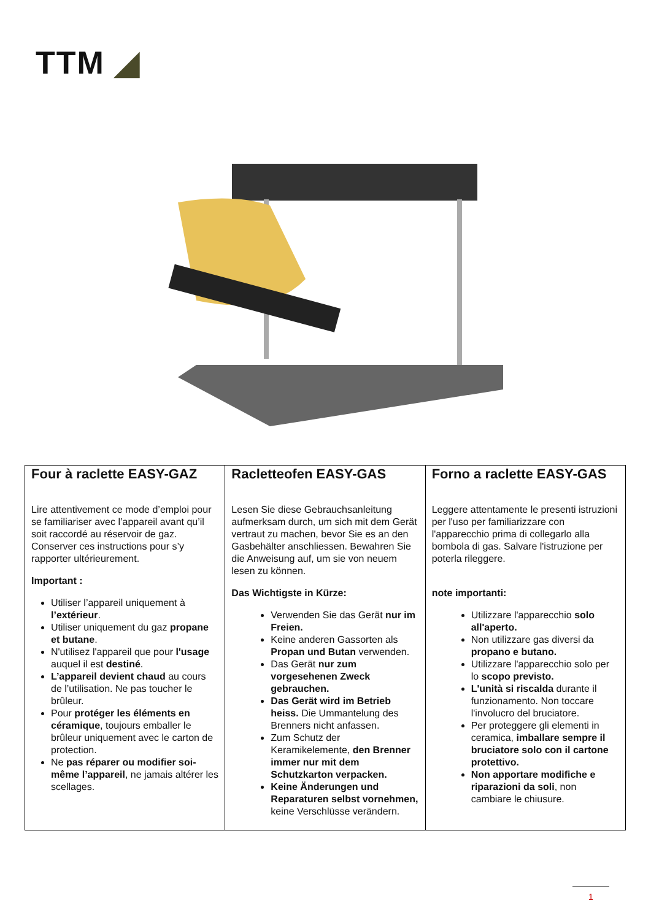TTM ◢
| Four à raclette EASY-GAZ Lire attentivement ce mode d’emploi pour se familiariser avec l’appareil avant qu’il soit raccordé au réservoir de gaz. Conserver ces instructions pour s’y rapporter ultérieurement. Important : Utiliser l’appareil uniquement à l’extérieur . Utiliser uniquement du gaz propane et butane . N'utilisez l'appareil que pour l'usage auquel il est destiné . L’appareil devient chaud au cours de l’utilisation. Ne pas toucher le brûleur. Pour protéger les éléments en céramique , toujours emballer le brûleur uniquement avec le carton de protection. Ne pas réparer ou modifier soi-même l’appareil , ne jamais altérer les scellages. | Racletteofen EASY-GAS Lesen Sie diese Gebrauchsanleitung aufmerksam durch, um sich mit dem Gerät vertraut zu machen, bevor Sie es an den Gasbehälter anschliessen. Bewahren Sie die Anweisung auf, um sie von neuem lesen zu können. Das Wichtigste in Kürze: Verwenden Sie das Gerät nur im Freien. Keine anderen Gassorten als Propan und Butan verwenden. Das Gerät nur zum vorgesehenen Zweck gebrauchen. Das Gerät wird im Betrieb heiss. Die Ummantelung des Brenners nicht anfassen. Zum Schutz der Keramikelemente, den Brenner immer nur mit dem Schutzkarton verpacken. Keine Änderungen und Reparaturen selbst vornehmen, keine Verschlüsse verändern. | Forno a raclette EASY-GAS Leggere attentamente le presenti istruzioni per l'uso per familiarizzare con l'apparecchio prima di collegarlo alla bombola di gas. Salvare l'istruzione per poterla rileggere. note importanti: Utilizzare l'apparecchio solo all'aperto. Non utilizzare gas diversi da propano e butano. Utilizzare l'apparecchio solo per lo scopo previsto. L'unità si riscalda durante il funzionamento. Non toccare l'involucro del bruciatore. Per proteggere gli elementi in ceramica, imballare sempre il bruciatore solo con il cartone protettivo. Non apportare modifiche e riparazioni da soli , non cambiare le chiusure. |
1